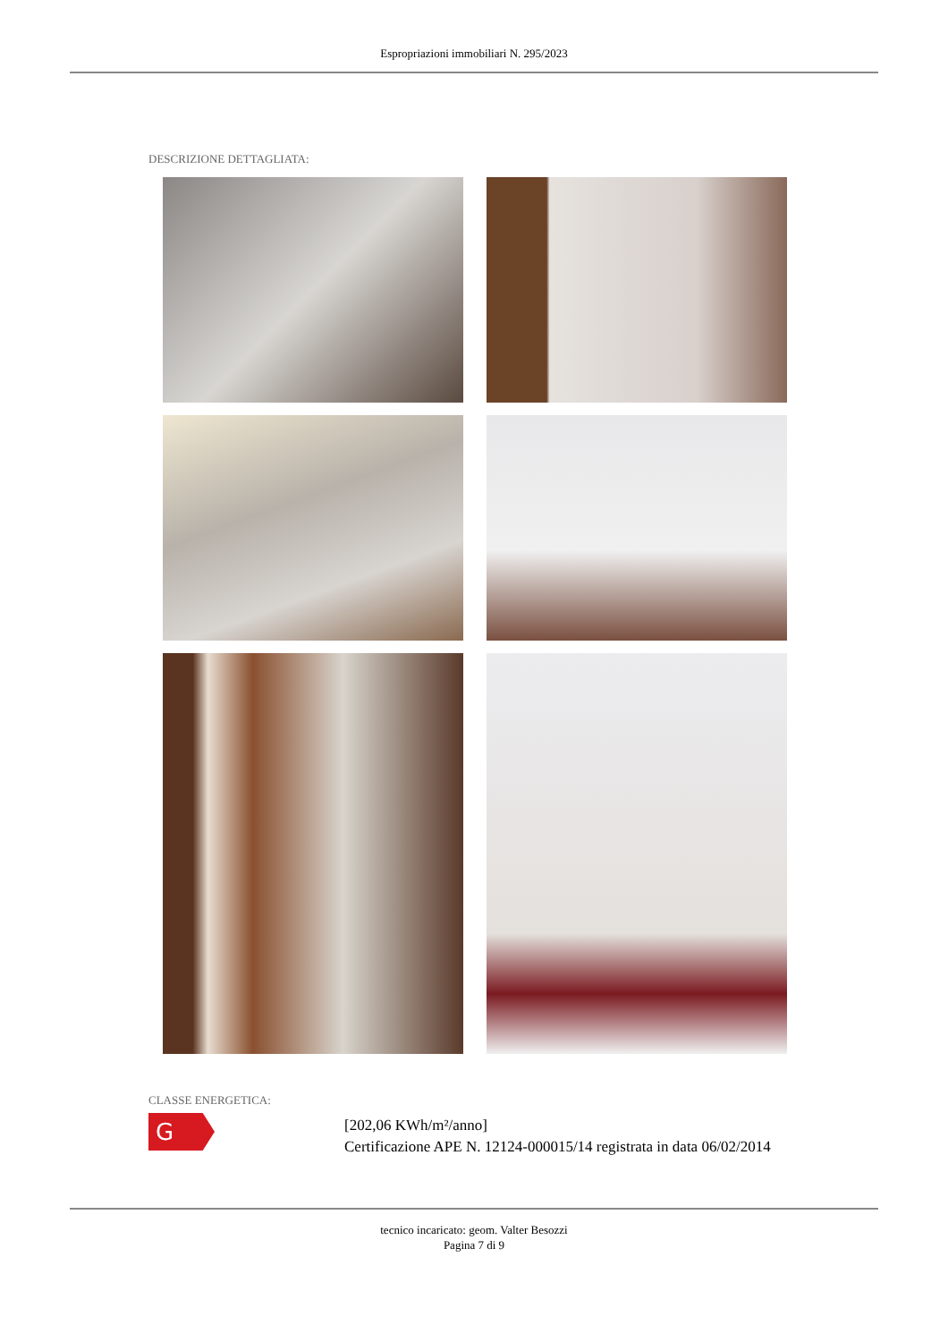Espropriazioni immobiliari N. 295/2023
DESCRIZIONE DETTAGLIATA:
CLASSE ENERGETICA:
G
[202,06 KWh/m²/anno]
Certificazione APE N. 12124-000015/14 registrata in data 06/02/2014
tecnico incaricato: geom. Valter Besozzi
Pagina 7 di 9